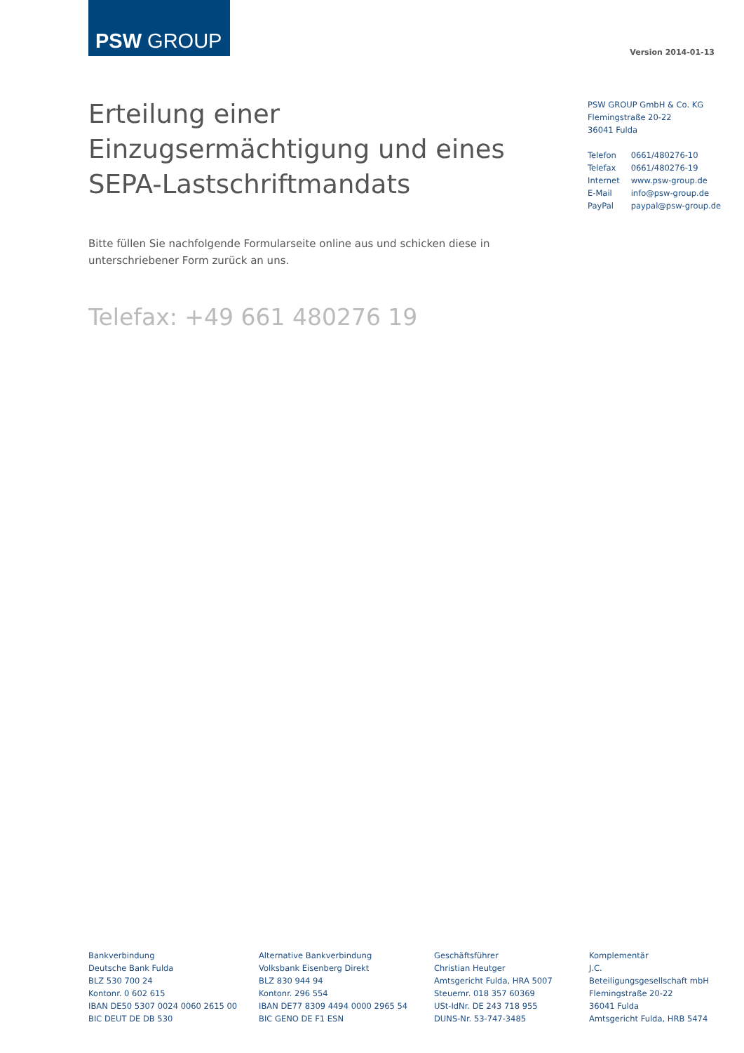PSW GROUP
Version 2014-01-13
Erteilung einer Einzugsermächtigung und eines SEPA-Lastschriftmandats
PSW GROUP GmbH & Co. KG
Flemingstraße 20-22
36041 Fulda
| Telefon | 0661/480276-10 |
| Telefax | 0661/480276-19 |
| Internet | www.psw-group.de |
| E-Mail | info@psw-group.de |
| PayPal | paypal@psw-group.de |
Bitte füllen Sie nachfolgende Formularseite online aus und schicken diese in unterschriebener Form zurück an uns.
Telefax: +49 661 480276 19
Bankverbindung
Deutsche Bank Fulda
BLZ 530 700 24
Kontonr. 0 602 615
IBAN DE50 5307 0024 0060 2615 00
BIC DEUT DE DB 530
Alternative Bankverbindung
Volksbank Eisenberg Direkt
BLZ 830 944 94
Kontonr. 296 554
IBAN DE77 8309 4494 0000 2965 54
BIC GENO DE F1 ESN
Geschäftsführer
Christian Heutger
Amtsgericht Fulda, HRA 5007
Steuernr. 018 357 60369
USt-IdNr. DE 243 718 955
DUNS-Nr. 53-747-3485
Komplementär
J.C.
Beteiligungsgesellschaft mbH
Flemingstraße 20-22
36041 Fulda
Amtsgericht Fulda, HRB 5474